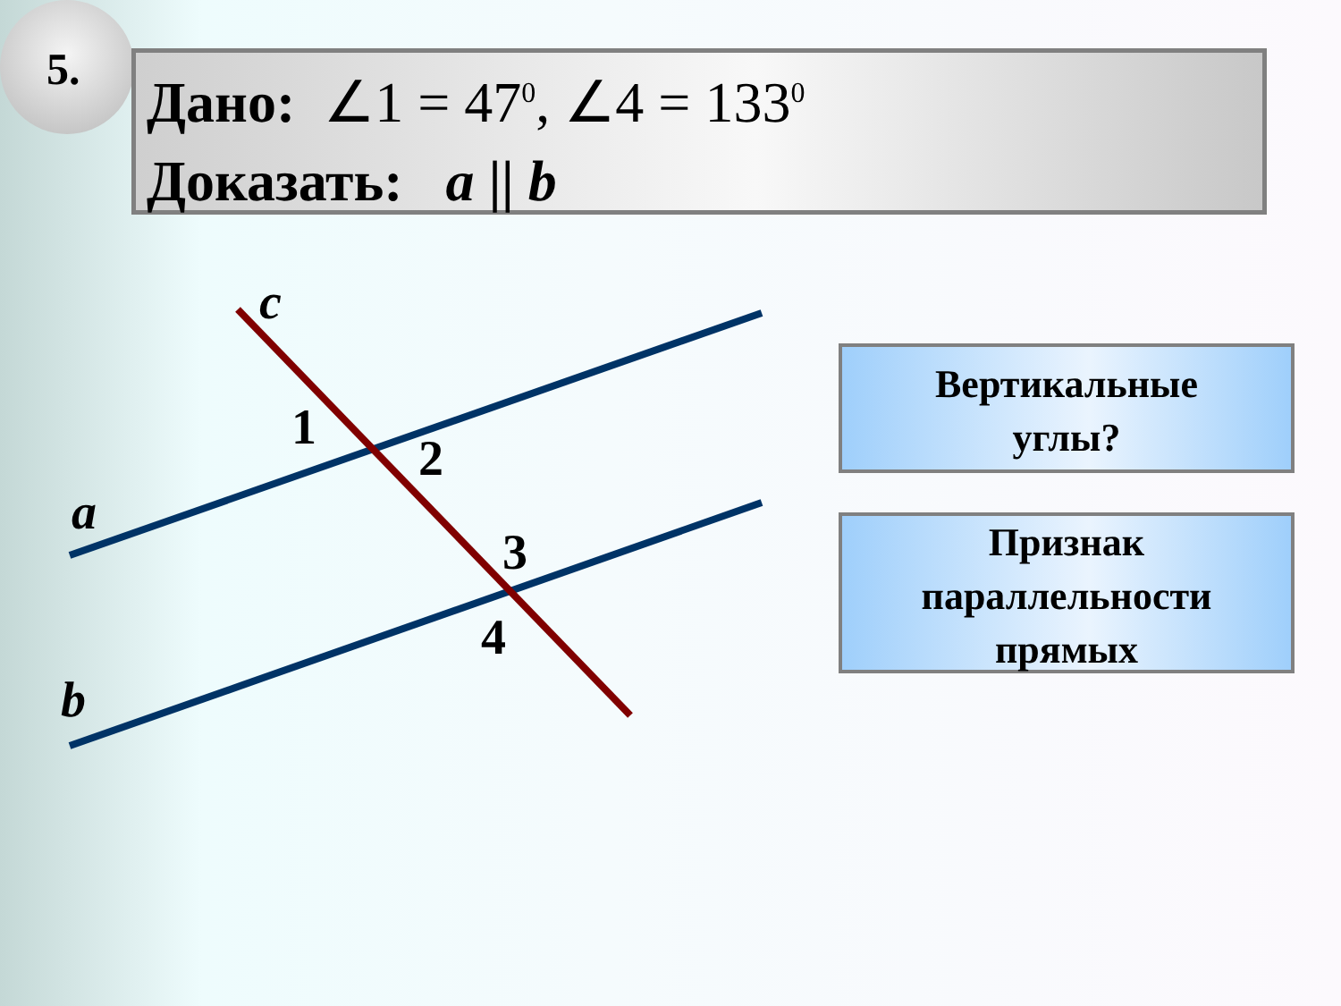5.
Дано: ∠1 = 47<sup>0</sup>, ∠4 = 133<sup>0</sup>
Доказать: a || b
c
a
b
1
2
3
4
Вертикальные
углы?
Признак
параллельности
прямых